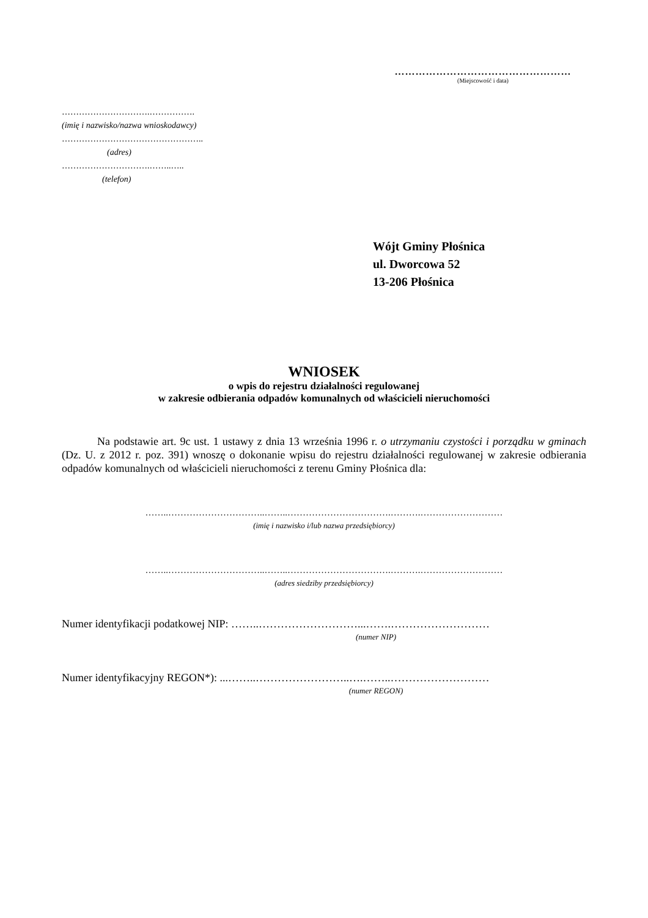……………………………………………
(Miejscowość i data)
………………………….…………….
(imię i nazwisko/nazwa wnioskodawcy)
…………………………………………..
(adres)
………………………….……..…..
(telefon)
Wójt Gminy Płośnica
ul. Dworcowa 52
13-206 Płośnica
WNIOSEK
o wpis do rejestru działalności regulowanej
w zakresie odbierania odpadów komunalnych od właścicieli nieruchomości
Na podstawie art. 9c ust. 1 ustawy z dnia 13 września 1996 r. o utrzymaniu czystości i porządku w gminach (Dz. U. z 2012 r. poz. 391) wnoszę o dokonanie wpisu do rejestru działalności regulowanej w zakresie odbierania odpadów komunalnych od właścicieli nieruchomości z terenu Gminy Płośnica dla:
……..…………………………..……..…………………………….……….………………………
(imię i nazwisko i/lub nazwa przedsiębiorcy)
……..…………………………..……..…………………………….……….………………………
(adres siedziby przedsiębiorcy)
Numer identyfikacji podatkowej NIP: ……..………………………...…….………………………
(numer NIP)
Numer identyfikacyjny REGON*): ...……..……………………..….……..………………………
(numer REGON)